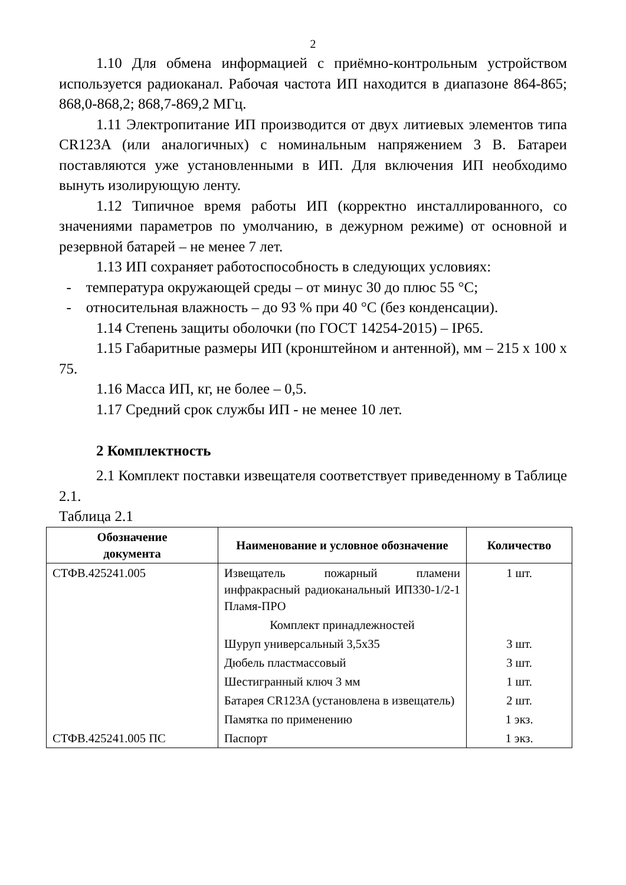2
1.10 Для обмена информацией с приёмно-контрольным устройством используется радиоканал. Рабочая частота ИП находится в диапазоне 864-865; 868,0-868,2; 868,7-869,2 МГц.
1.11 Электропитание ИП производится от двух литиевых элементов типа CR123A (или аналогичных) с номинальным напряжением 3 В. Батареи поставляются уже установленными в ИП. Для включения ИП необходимо вынуть изолирующую ленту.
1.12 Типичное время работы ИП (корректно инсталлированного, со значениями параметров по умолчанию, в дежурном режиме) от основной и резервной батарей – не менее 7 лет.
1.13 ИП сохраняет работоспособность в следующих условиях:
- температура окружающей среды – от минус 30 до плюс 55 °С;
- относительная влажность – до 93 % при 40 °С (без конденсации).
1.14 Степень защиты оболочки (по ГОСТ 14254-2015) – IP65.
1.15 Габаритные размеры ИП (кронштейном и антенной), мм – 215 х 100 х 75.
1.16 Масса ИП, кг, не более – 0,5.
1.17 Средний срок службы ИП - не менее 10 лет.
2 Комплектность
2.1 Комплект поставки извещателя соответствует приведенному в Таблице 2.1.
Таблица 2.1
| Обозначение документа | Наименование и условное обозначение | Количество |
| --- | --- | --- |
| СТФВ.425241.005 | Извещатель пожарный пламени инфракрасный радиоканальный ИП330-1/2-1 Пламя-ПРО | 1 шт. |
| | Комплект принадлежностей | |
| | Шуруп универсальный 3,5х35 | 3 шт. |
| | Дюбель пластмассовый | 3 шт. |
| | Шестигранный ключ 3 мм | 1 шт. |
| | Батарея CR123A (установлена в извещатель) | 2 шт. |
| | Памятка по применению | 1 экз. |
| СТФВ.425241.005 ПС | Паспорт | 1 экз. |